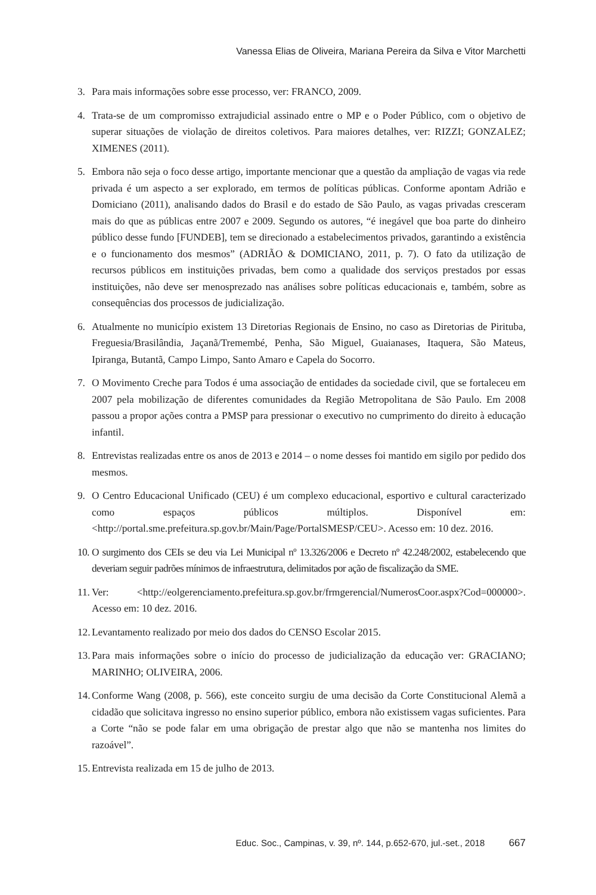Vanessa Elias de Oliveira, Mariana Pereira da Silva e Vitor Marchetti
3. Para mais informações sobre esse processo, ver: FRANCO, 2009.
4. Trata-se de um compromisso extrajudicial assinado entre o MP e o Poder Público, com o objetivo de superar situações de violação de direitos coletivos. Para maiores detalhes, ver: RIZZI; GONZALEZ; XIMENES (2011).
5. Embora não seja o foco desse artigo, importante mencionar que a questão da ampliação de vagas via rede privada é um aspecto a ser explorado, em termos de políticas públicas. Conforme apontam Adrião e Domiciano (2011), analisando dados do Brasil e do estado de São Paulo, as vagas privadas cresceram mais do que as públicas entre 2007 e 2009. Segundo os autores, “é inegável que boa parte do dinheiro público desse fundo [FUNDEB], tem se direcionado a estabelecimentos privados, garantindo a existência e o funcionamento dos mesmos” (ADRIÃO & DOMICIANO, 2011, p. 7). O fato da utilização de recursos públicos em instituições privadas, bem como a qualidade dos serviços prestados por essas instituições, não deve ser menosprezado nas análises sobre políticas educacionais e, também, sobre as consequências dos processos de judicialização.
6. Atualmente no município existem 13 Diretorias Regionais de Ensino, no caso as Diretorias de Pirituba, Freguesia/Brasilândia, Jaçanã/Tremembé, Penha, São Miguel, Guaianases, Itaquera, São Mateus, Ipiranga, Butantã, Campo Limpo, Santo Amaro e Capela do Socorro.
7. O Movimento Creche para Todos é uma associação de entidades da sociedade civil, que se fortaleceu em 2007 pela mobilização de diferentes comunidades da Região Metropolitana de São Paulo. Em 2008 passou a propor ações contra a PMSP para pressionar o executivo no cumprimento do direito à educação infantil.
8. Entrevistas realizadas entre os anos de 2013 e 2014 – o nome desses foi mantido em sigilo por pedido dos mesmos.
9. O Centro Educacional Unificado (CEU) é um complexo educacional, esportivo e cultural caracterizado como espaços públicos múltiplos. Disponível em: <http://portal.sme.prefeitura.sp.gov.br/Main/Page/PortalSMESP/CEU>. Acesso em: 10 dez. 2016.
10.
O surgimento dos CEIs se deu via Lei Municipal nº 13.326/2006 e Decreto nº 42.248/2002, estabelecendo que deveriam seguir padrões mínimos de infraestrutura, delimitados por ação de fiscalização da SME.
11.
Ver: <http://eolgerenciamento.prefeitura.sp.gov.br/frmgerencial/NumerosCoor.aspx?Cod=000000>. Acesso em: 10 dez. 2016.
12.
Levantamento realizado por meio dos dados do CENSO Escolar 2015.
13.
Para mais informações sobre o início do processo de judicialização da educação ver: GRACIANO; MARINHO; OLIVEIRA, 2006.
14.
Conforme Wang (2008, p. 566), este conceito surgiu de uma decisão da Corte Constitucional Alemã a cidadão que solicitava ingresso no ensino superior público, embora não existissem vagas suficientes. Para a Corte “não se pode falar em uma obrigação de prestar algo que não se mantenha nos limites do razoável”.
15.
Entrevista realizada em 15 de julho de 2013.
Educ. Soc., Campinas, v. 39, nº. 144, p.652-670, jul.-set., 2018 667